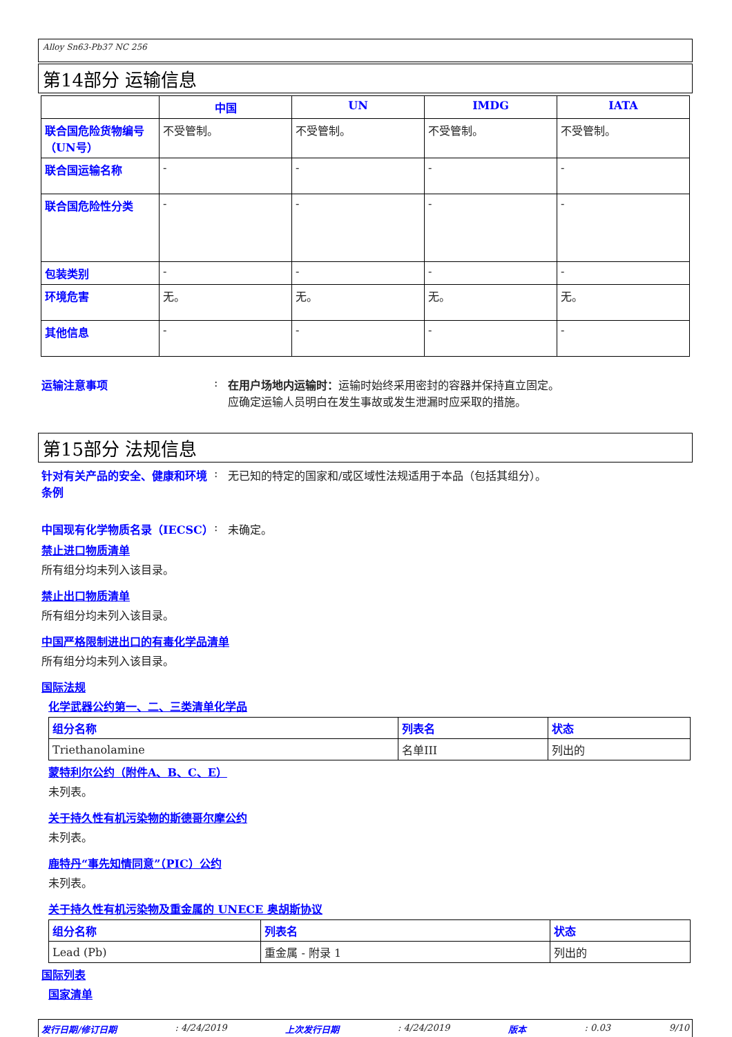Alloy Sn63-Pb37 NC 256
第14部分 运输信息
| | 中国 | UN | IMDG | IATA |
| --- | --- | --- | --- | --- |
| 联合国危险货物编号（UN号） | 不受管制。 | 不受管制。 | 不受管制。 | 不受管制。 |
| 联合国运输名称 | - | - | - | - |
| 联合国危险性分类 | - | - | - | - |
| 包装类别 | - | - | - | - |
| 环境危害 | 无。 | 无。 | 无。 | 无。 |
| 其他信息 | - | - | - | - |
运输注意事项 : 在用户场地内运输时：运输时始终采用密封的容器并保持直立固定。
应确定运输人员明白在发生事故或发生泄漏时应采取的措施。
第15部分 法规信息
针对有关产品的安全、健康和环境条例
: 无已知的特定的国家和/或区域性法规适用于本品（包括其组分）。
中国现有化学物质名录（IECSC） : 未确定。
禁止进口物质清单
所有组分均未列入该目录。
禁止出口物质清单
所有组分均未列入该目录。
中国严格限制进出口的有毒化学品清单
所有组分均未列入该目录。
国际法规
化学武器公约第一、二、三类清单化学品
| 组分名称 | 列表名 | 状态 |
| --- | --- | --- |
| Triethanolamine | 名单III | 列出的 |
蒙特利尔公约（附件A、B、C、E）
未列表。
关于持久性有机污染物的斯德哥尔摩公约
未列表。
鹿特丹“事先知情同意”（PIC）公约
未列表。
关于持久性有机污染物及重金属的 UNECE 奥胡斯协议
| 组分名称 | 列表名 | 状态 |
| --- | --- | --- |
| Lead (Pb) | 重金属 - 附录 1 | 列出的 |
国际列表
国家清单
发行日期/修订日期: 4/24/2019 上次发行日期: 4/24/2019 版本: 0.03 9/10